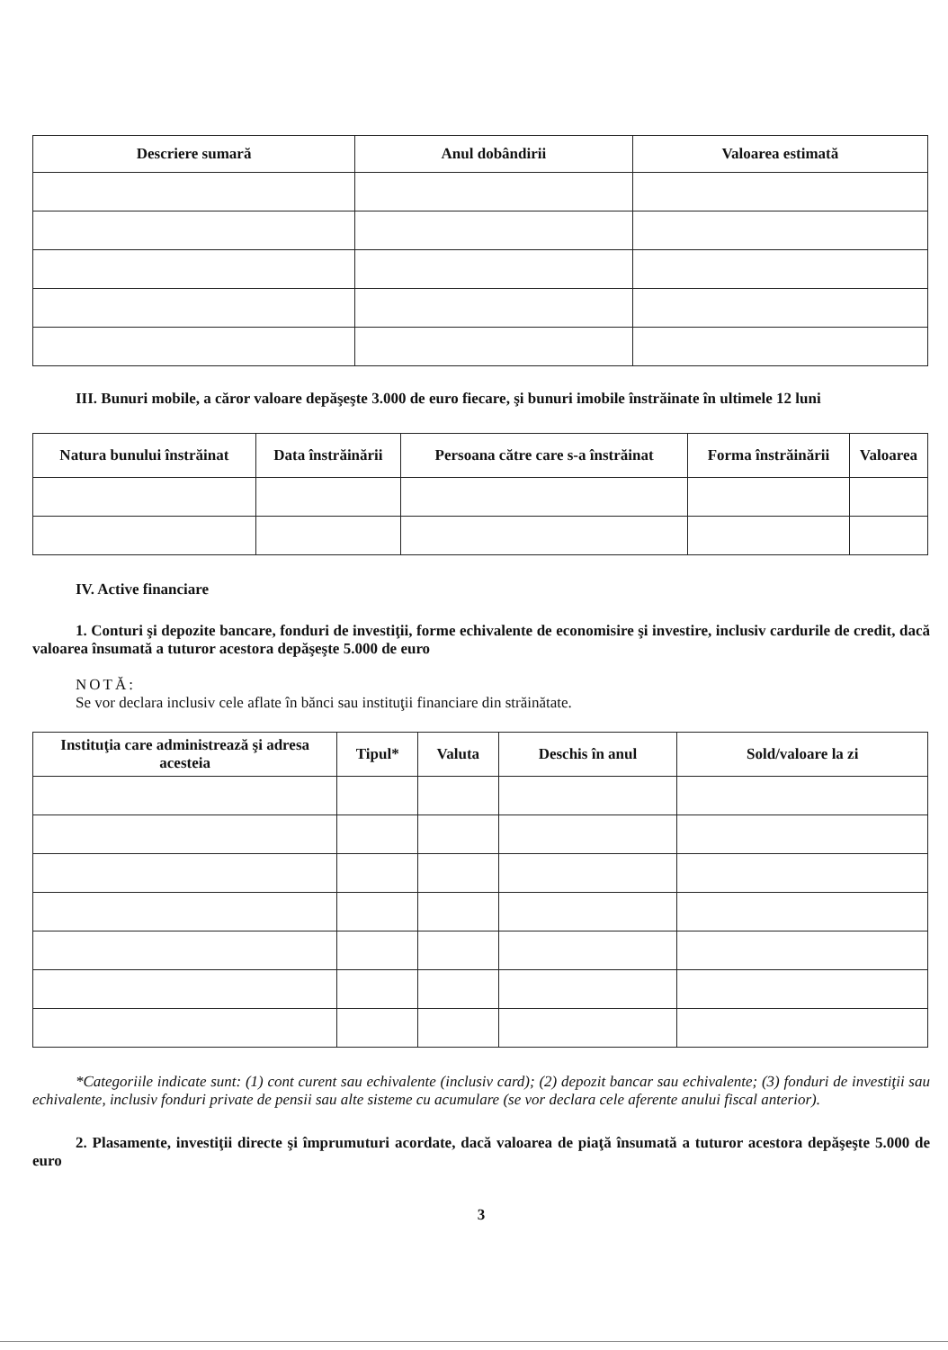| Descriere sumară | Anul dobândirii | Valoarea estimată |
| --- | --- | --- |
III. Bunuri mobile, a căror valoare depăşeşte 3.000 de euro fiecare, şi bunuri imobile înstrăinate în ultimele 12 luni
| Natura bunului înstrăinat | Data înstrăinării | Persoana către care s-a înstrăinat | Forma înstrăinării | Valoarea |
| --- | --- | --- | --- | --- |
IV. Active financiare
1. Conturi şi depozite bancare, fonduri de investiţii, forme echivalente de economisire şi investire, inclusiv cardurile de credit, dacă valoarea însumată a tuturor acestora depăşeşte 5.000 de euro
NOTĂ:
Se vor declara inclusiv cele aflate în bănci sau instituţii financiare din străinătate.
| Instituţia care administrează şi adresa acesteia | Tipul* | Valuta | Deschis în anul | Sold/valoare la zi |
| --- | --- | --- | --- | --- |
*Categoriile indicate sunt: (1) cont curent sau echivalente (inclusiv card); (2) depozit bancar sau echivalente; (3) fonduri de investiţii sau echivalente, inclusiv fonduri private de pensii sau alte sisteme cu acumulare (se vor declara cele aferente anului fiscal anterior).
2. Plasamente, investiţii directe şi împrumuturi acordate, dacă valoarea de piaţă însumată a tuturor acestora depăşeşte 5.000 de euro
3